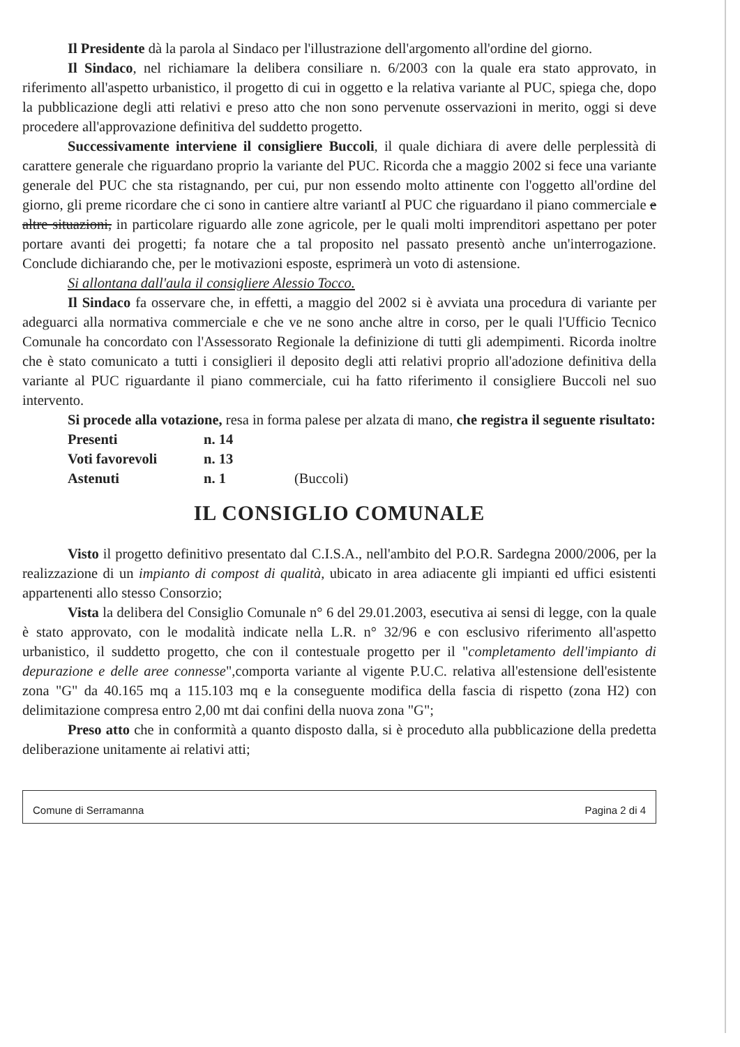Il Presidente dà la parola al Sindaco per l'illustrazione dell'argomento all'ordine del giorno.
Il Sindaco, nel richiamare la delibera consiliare n. 6/2003 con la quale era stato approvato, in riferimento all'aspetto urbanistico, il progetto di cui in oggetto e la relativa variante al PUC, spiega che, dopo la pubblicazione degli atti relativi e preso atto che non sono pervenute osservazioni in merito, oggi si deve procedere all'approvazione definitiva del suddetto progetto.
Successivamente interviene il consigliere Buccoli, il quale dichiara di avere delle perplessità di carattere generale che riguardano proprio la variante del PUC. Ricorda che a maggio 2002 si fece una variante generale del PUC che sta ristagnando, per cui, pur non essendo molto attinente con l'oggetto all'ordine del giorno, gli preme ricordare che ci sono in cantiere altre variantI al PUC che riguardano il piano commerciale e altre situazioni, in particolare riguardo alle zone agricole, per le quali molti imprenditori aspettano per poter portare avanti dei progetti; fa notare che a tal proposito nel passato presentò anche un'interrogazione. Conclude dichiarando che, per le motivazioni esposte, esprimerà un voto di astensione.
Si allontana dall'aula il consigliere Alessio Tocco.
Il Sindaco fa osservare che, in effetti, a maggio del 2002 si è avviata una procedura di variante per adeguarci alla normativa commerciale e che ve ne sono anche altre in corso, per le quali l'Ufficio Tecnico Comunale ha concordato con l'Assessorato Regionale la definizione di tutti gli adempimenti. Ricorda inoltre che è stato comunicato a tutti i consiglieri il deposito degli atti relativi proprio all'adozione definitiva della variante al PUC riguardante il piano commerciale, cui ha fatto riferimento il consigliere Buccoli nel suo intervento.
Si procede alla votazione, resa in forma palese per alzata di mano, che registra il seguente risultato:
| Presenti | n. 14 | |
| Voti favorevoli | n. 13 | |
| Astenuti | n. 1 | (Buccoli) |
IL CONSIGLIO COMUNALE
Visto il progetto definitivo presentato dal C.I.S.A., nell'ambito del P.O.R. Sardegna 2000/2006, per la realizzazione di un impianto di compost di qualità, ubicato in area adiacente gli impianti ed uffici esistenti appartenenti allo stesso Consorzio;
Vista la delibera del Consiglio Comunale n° 6 del 29.01.2003, esecutiva ai sensi di legge, con la quale è stato approvato, con le modalità indicate nella L.R. n° 32/96 e con esclusivo riferimento all'aspetto urbanistico, il suddetto progetto, che con il contestuale progetto per il "completamento dell'impianto di depurazione e delle aree connesse",comporta variante al vigente P.U.C. relativa all'estensione dell'esistente zona "G" da 40.165 mq a 115.103 mq e la conseguente modifica della fascia di rispetto (zona H2) con delimitazione compresa entro 2,00 mt dai confini della nuova zona "G";
Preso atto che in conformità a quanto disposto dalla, si è proceduto alla pubblicazione della predetta deliberazione unitamente ai relativi atti;
Comune di Serramanna Pagina 2 di 4